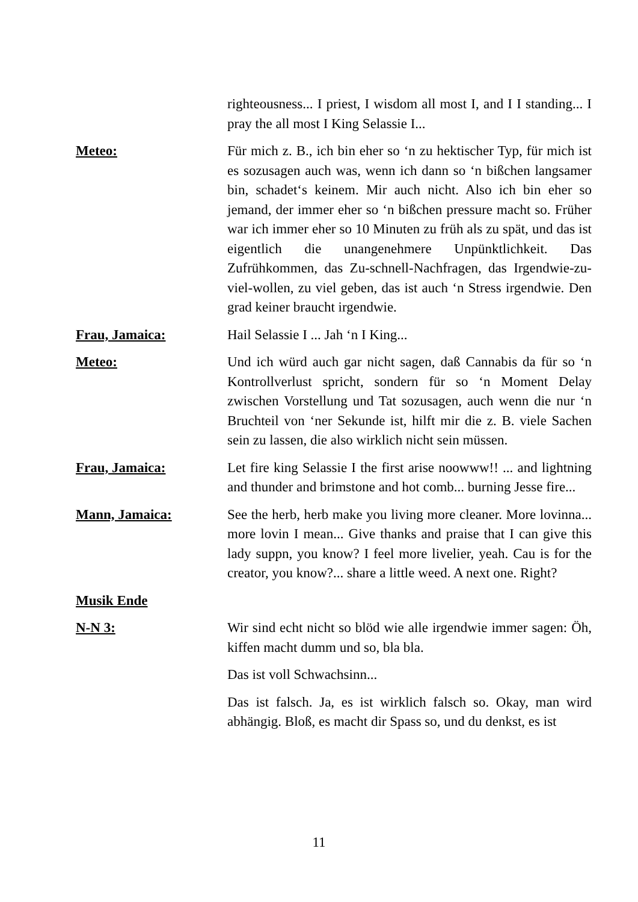righteousness... I priest, I wisdom all most I, and I I standing... I pray the all most I King Selassie I...
Meteo: Für mich z. B., ich bin eher so ‘n zu hektischer Typ, für mich ist es sozusagen auch was, wenn ich dann so ‘n bißchen langsamer bin, schadet‘s keinem. Mir auch nicht. Also ich bin eher so jemand, der immer eher so ‘n bißchen pressure macht so. Früher war ich immer eher so 10 Minuten zu früh als zu spät, und das ist eigentlich die unangenehmere Unpünktlichkeit. Das Zufrühkommen, das Zu-schnell-Nachfragen, das Irgendwie-zu-viel-wollen, zu viel geben, das ist auch ‘n Stress irgendwie. Den grad keiner braucht irgendwie.
Frau, Jamaica: Hail Selassie I ... Jah ‘n I King...
Meteo: Und ich würd auch gar nicht sagen, daß Cannabis da für so ‘n Kontrollverlust spricht, sondern für so ‘n Moment Delay zwischen Vorstellung und Tat sozusagen, auch wenn die nur ‘n Bruchteil von ‘ner Sekunde ist, hilft mir die z. B. viele Sachen sein zu lassen, die also wirklich nicht sein müssen.
Frau, Jamaica: Let fire king Selassie I the first arise noowww!! ... and lightning and thunder and brimstone and hot comb... burning Jesse fire...
Mann, Jamaica: See the herb, herb make you living more cleaner. More lovinna... more lovin I mean... Give thanks and praise that I can give this lady suppn, you know? I feel more livelier, yeah. Cau is for the creator, you know?... share a little weed. A next one. Right?
Musik Ende
N-N 3: Wir sind echt nicht so blöd wie alle irgendwie immer sagen: Öh, kiffen macht dumm und so, bla bla.
Das ist voll Schwachsinn...
Das ist falsch. Ja, es ist wirklich falsch so. Okay, man wird abhängig. Bloß, es macht dir Spass so, und du denkst, es ist
11